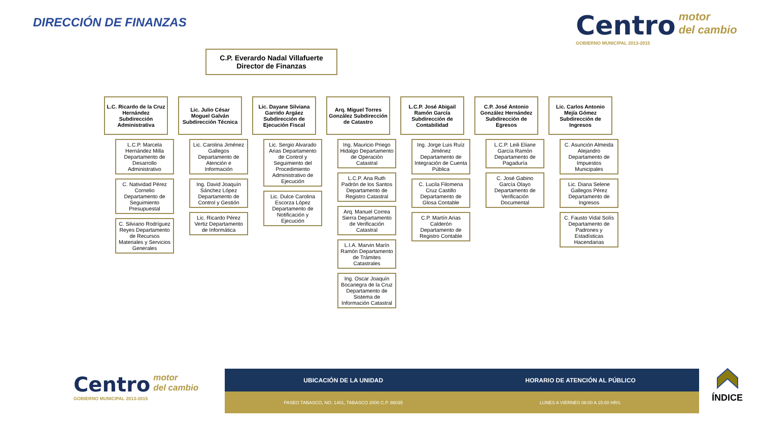DIRECCIÓN DE FINANZAS
Centro motor
del cambio
GOBIERNO MUNICIPAL 2013-2015
C.P. Everardo Nadal Villafuerte
Director de Finanzas
L.C. Ricardo de la Cruz Hernández Subdirección Administrativa
L.C.P. Marcela Hernández Milla Departamento de Desarrollo Administrativo
C. Natividad Pérez Cornelio Departamento de Seguimiento Presupuestal
C. Silviano Rodríguez Reyes Departamento de Recursos Materiales y Servicios Generales
Lic. Julio César Moguel Galván Subdirección Técnica
Lic. Carolina Jiménez Gallegos Departamento de Atención e Información
Ing. David Joaquín Sánchez López Departamento de Control y Gestión
Lic. Ricardo Pérez Vertiz Departamento de Informática
Lic. Dayane Silviana Garrido Argáez Subdirección de Ejecución Fiscal
Lic. Sergio Alvarado Arias Departamento de Control y Seguimiento del Procedimiento Administrativo de Ejecución
Lic. Dulce Carolina Escorza López Departamento de Notificación y Ejecución
Arq. Miguel Torres González Subdirección de Catastro
Ing. Mauricio Priego Hidalgo Departamento de Operación Catastral
L.C.P. Ana Ruth Padrón de los Santos Departamento de Registro Catastral
Arq. Manuel Correa Sierra Departamento de Verificación Catastral
L.I.A. Marvin Marín Ramón Departamento de Trámites Catastrales
Ing. Oscar Joaquín Bocanegra de la Cruz Departamento de Sistema de Información Catastral
L.C.P. José Abigail Ramón García Subdirección de Contabilidad
Ing. Jorge Luis Ruíz Jiménez Departamento de Integración de Cuenta Pública
C. Lucila Filomena Cruz Castillo Departamento de Glosa Contable
C.P. Martín Arias Calderón Departamento de Registro Contable
C.P. José Antonio González Hernández Subdirección de Egresos
L.C.P. Leili Eliane García Ramón Departamento de Pagaduría
C. José Gabino García Olayo Departamento de Verificación Documental
Lic. Carlos Antonio Mejía Gómez Subdirección de Ingresos
C. Asunción Almeida Alejandro Departamento de Impuestos Municipales
Lic. Diana Selene Gallegos Pérez Departamento de Ingresos
C. Fausto Vidal Solís Departamento de Padrones y Estadísticas Hacendarias
Centro motor
del cambio
GOBIERNO MUNICIPAL 2013-2015
UBICACIÓN DE LA UNIDAD HORARIO DE ATENCIÓN AL PÚBLICO
PASEO TABASCO, NO. 1401, TABASCO 2000 C.P. 86035
LUNES A VIERNES 08:00 A 15:00 HRS.
ÍNDICE